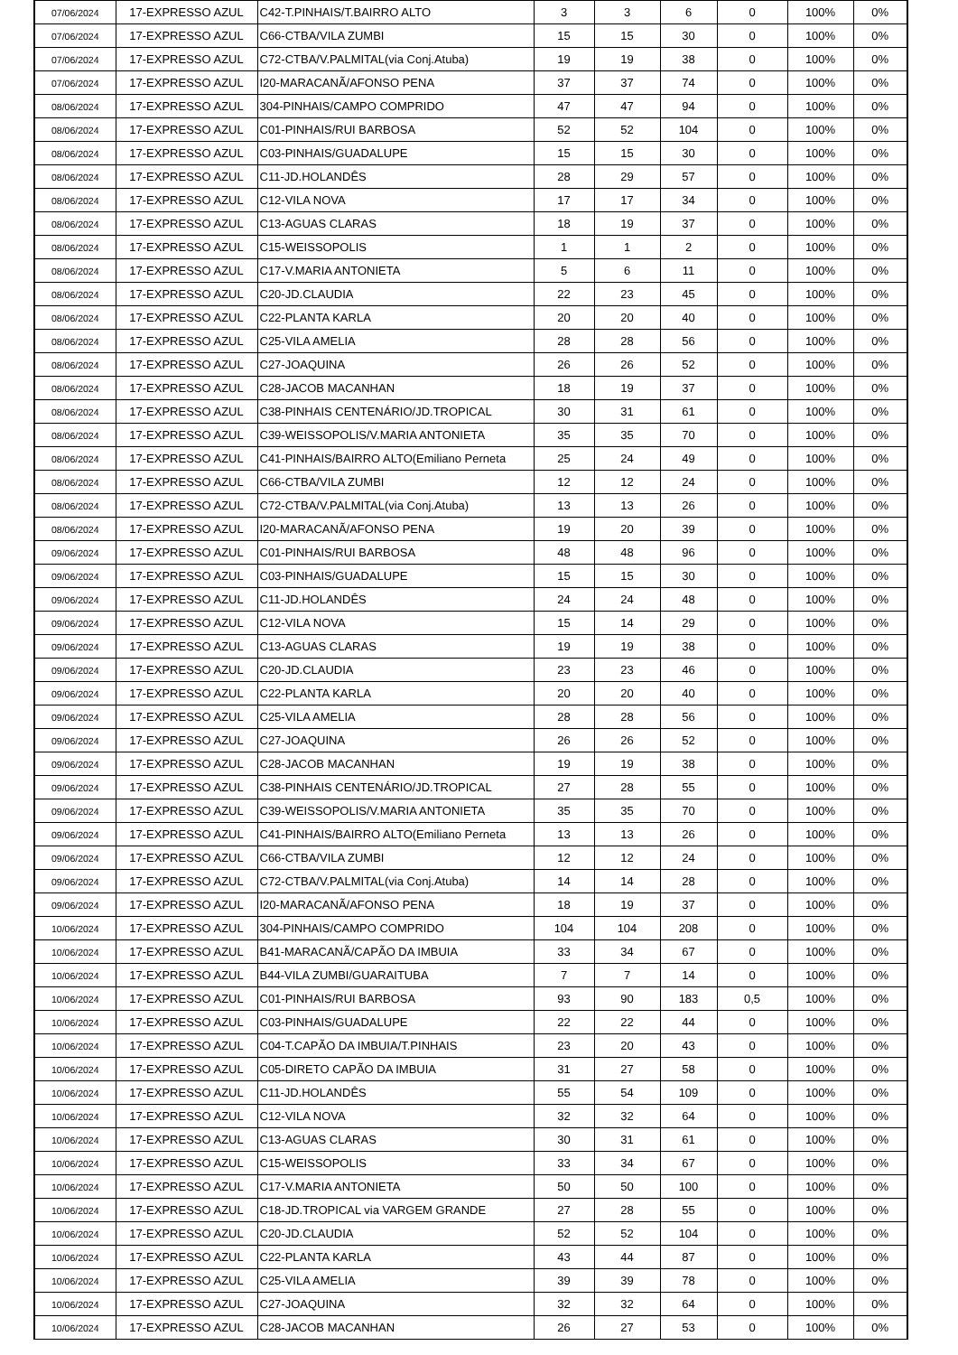| 07/06/2024 | 17-EXPRESSO AZUL | C42-T.PINHAIS/T.BAIRRO ALTO | 3 | 3 | 6 | 0 | 100% | 0% |
| 07/06/2024 | 17-EXPRESSO AZUL | C66-CTBA/VILA ZUMBI | 15 | 15 | 30 | 0 | 100% | 0% |
| 07/06/2024 | 17-EXPRESSO AZUL | C72-CTBA/V.PALMITAL(via Conj.Atuba) | 19 | 19 | 38 | 0 | 100% | 0% |
| 07/06/2024 | 17-EXPRESSO AZUL | I20-MARACANÃ/AFONSO PENA | 37 | 37 | 74 | 0 | 100% | 0% |
| 08/06/2024 | 17-EXPRESSO AZUL | 304-PINHAIS/CAMPO COMPRIDO | 47 | 47 | 94 | 0 | 100% | 0% |
| 08/06/2024 | 17-EXPRESSO AZUL | C01-PINHAIS/RUI BARBOSA | 52 | 52 | 104 | 0 | 100% | 0% |
| 08/06/2024 | 17-EXPRESSO AZUL | C03-PINHAIS/GUADALUPE | 15 | 15 | 30 | 0 | 100% | 0% |
| 08/06/2024 | 17-EXPRESSO AZUL | C11-JD.HOLANDÊS | 28 | 29 | 57 | 0 | 100% | 0% |
| 08/06/2024 | 17-EXPRESSO AZUL | C12-VILA NOVA | 17 | 17 | 34 | 0 | 100% | 0% |
| 08/06/2024 | 17-EXPRESSO AZUL | C13-AGUAS CLARAS | 18 | 19 | 37 | 0 | 100% | 0% |
| 08/06/2024 | 17-EXPRESSO AZUL | C15-WEISSOPOLIS | 1 | 1 | 2 | 0 | 100% | 0% |
| 08/06/2024 | 17-EXPRESSO AZUL | C17-V.MARIA ANTONIETA | 5 | 6 | 11 | 0 | 100% | 0% |
| 08/06/2024 | 17-EXPRESSO AZUL | C20-JD.CLAUDIA | 22 | 23 | 45 | 0 | 100% | 0% |
| 08/06/2024 | 17-EXPRESSO AZUL | C22-PLANTA KARLA | 20 | 20 | 40 | 0 | 100% | 0% |
| 08/06/2024 | 17-EXPRESSO AZUL | C25-VILA AMELIA | 28 | 28 | 56 | 0 | 100% | 0% |
| 08/06/2024 | 17-EXPRESSO AZUL | C27-JOAQUINA | 26 | 26 | 52 | 0 | 100% | 0% |
| 08/06/2024 | 17-EXPRESSO AZUL | C28-JACOB MACANHAN | 18 | 19 | 37 | 0 | 100% | 0% |
| 08/06/2024 | 17-EXPRESSO AZUL | C38-PINHAIS CENTENÁRIO/JD.TROPICAL | 30 | 31 | 61 | 0 | 100% | 0% |
| 08/06/2024 | 17-EXPRESSO AZUL | C39-WEISSOPOLIS/V.MARIA ANTONIETA | 35 | 35 | 70 | 0 | 100% | 0% |
| 08/06/2024 | 17-EXPRESSO AZUL | C41-PINHAIS/BAIRRO ALTO(Emiliano Perneta | 25 | 24 | 49 | 0 | 100% | 0% |
| 08/06/2024 | 17-EXPRESSO AZUL | C66-CTBA/VILA ZUMBI | 12 | 12 | 24 | 0 | 100% | 0% |
| 08/06/2024 | 17-EXPRESSO AZUL | C72-CTBA/V.PALMITAL(via Conj.Atuba) | 13 | 13 | 26 | 0 | 100% | 0% |
| 08/06/2024 | 17-EXPRESSO AZUL | I20-MARACANÃ/AFONSO PENA | 19 | 20 | 39 | 0 | 100% | 0% |
| 09/06/2024 | 17-EXPRESSO AZUL | C01-PINHAIS/RUI BARBOSA | 48 | 48 | 96 | 0 | 100% | 0% |
| 09/06/2024 | 17-EXPRESSO AZUL | C03-PINHAIS/GUADALUPE | 15 | 15 | 30 | 0 | 100% | 0% |
| 09/06/2024 | 17-EXPRESSO AZUL | C11-JD.HOLANDÊS | 24 | 24 | 48 | 0 | 100% | 0% |
| 09/06/2024 | 17-EXPRESSO AZUL | C12-VILA NOVA | 15 | 14 | 29 | 0 | 100% | 0% |
| 09/06/2024 | 17-EXPRESSO AZUL | C13-AGUAS CLARAS | 19 | 19 | 38 | 0 | 100% | 0% |
| 09/06/2024 | 17-EXPRESSO AZUL | C20-JD.CLAUDIA | 23 | 23 | 46 | 0 | 100% | 0% |
| 09/06/2024 | 17-EXPRESSO AZUL | C22-PLANTA KARLA | 20 | 20 | 40 | 0 | 100% | 0% |
| 09/06/2024 | 17-EXPRESSO AZUL | C25-VILA AMELIA | 28 | 28 | 56 | 0 | 100% | 0% |
| 09/06/2024 | 17-EXPRESSO AZUL | C27-JOAQUINA | 26 | 26 | 52 | 0 | 100% | 0% |
| 09/06/2024 | 17-EXPRESSO AZUL | C28-JACOB MACANHAN | 19 | 19 | 38 | 0 | 100% | 0% |
| 09/06/2024 | 17-EXPRESSO AZUL | C38-PINHAIS CENTENÁRIO/JD.TROPICAL | 27 | 28 | 55 | 0 | 100% | 0% |
| 09/06/2024 | 17-EXPRESSO AZUL | C39-WEISSOPOLIS/V.MARIA ANTONIETA | 35 | 35 | 70 | 0 | 100% | 0% |
| 09/06/2024 | 17-EXPRESSO AZUL | C41-PINHAIS/BAIRRO ALTO(Emiliano Perneta | 13 | 13 | 26 | 0 | 100% | 0% |
| 09/06/2024 | 17-EXPRESSO AZUL | C66-CTBA/VILA ZUMBI | 12 | 12 | 24 | 0 | 100% | 0% |
| 09/06/2024 | 17-EXPRESSO AZUL | C72-CTBA/V.PALMITAL(via Conj.Atuba) | 14 | 14 | 28 | 0 | 100% | 0% |
| 09/06/2024 | 17-EXPRESSO AZUL | I20-MARACANÃ/AFONSO PENA | 18 | 19 | 37 | 0 | 100% | 0% |
| 10/06/2024 | 17-EXPRESSO AZUL | 304-PINHAIS/CAMPO COMPRIDO | 104 | 104 | 208 | 0 | 100% | 0% |
| 10/06/2024 | 17-EXPRESSO AZUL | B41-MARACANÃ/CAPÃO DA IMBUIA | 33 | 34 | 67 | 0 | 100% | 0% |
| 10/06/2024 | 17-EXPRESSO AZUL | B44-VILA ZUMBI/GUARAITUBA | 7 | 7 | 14 | 0 | 100% | 0% |
| 10/06/2024 | 17-EXPRESSO AZUL | C01-PINHAIS/RUI BARBOSA | 93 | 90 | 183 | 0,5 | 100% | 0% |
| 10/06/2024 | 17-EXPRESSO AZUL | C03-PINHAIS/GUADALUPE | 22 | 22 | 44 | 0 | 100% | 0% |
| 10/06/2024 | 17-EXPRESSO AZUL | C04-T.CAPÃO DA IMBUIA/T.PINHAIS | 23 | 20 | 43 | 0 | 100% | 0% |
| 10/06/2024 | 17-EXPRESSO AZUL | C05-DIRETO CAPÃO DA IMBUIA | 31 | 27 | 58 | 0 | 100% | 0% |
| 10/06/2024 | 17-EXPRESSO AZUL | C11-JD.HOLANDÊS | 55 | 54 | 109 | 0 | 100% | 0% |
| 10/06/2024 | 17-EXPRESSO AZUL | C12-VILA NOVA | 32 | 32 | 64 | 0 | 100% | 0% |
| 10/06/2024 | 17-EXPRESSO AZUL | C13-AGUAS CLARAS | 30 | 31 | 61 | 0 | 100% | 0% |
| 10/06/2024 | 17-EXPRESSO AZUL | C15-WEISSOPOLIS | 33 | 34 | 67 | 0 | 100% | 0% |
| 10/06/2024 | 17-EXPRESSO AZUL | C17-V.MARIA ANTONIETA | 50 | 50 | 100 | 0 | 100% | 0% |
| 10/06/2024 | 17-EXPRESSO AZUL | C18-JD.TROPICAL via VARGEM GRANDE | 27 | 28 | 55 | 0 | 100% | 0% |
| 10/06/2024 | 17-EXPRESSO AZUL | C20-JD.CLAUDIA | 52 | 52 | 104 | 0 | 100% | 0% |
| 10/06/2024 | 17-EXPRESSO AZUL | C22-PLANTA KARLA | 43 | 44 | 87 | 0 | 100% | 0% |
| 10/06/2024 | 17-EXPRESSO AZUL | C25-VILA AMELIA | 39 | 39 | 78 | 0 | 100% | 0% |
| 10/06/2024 | 17-EXPRESSO AZUL | C27-JOAQUINA | 32 | 32 | 64 | 0 | 100% | 0% |
| 10/06/2024 | 17-EXPRESSO AZUL | C28-JACOB MACANHAN | 26 | 27 | 53 | 0 | 100% | 0% |